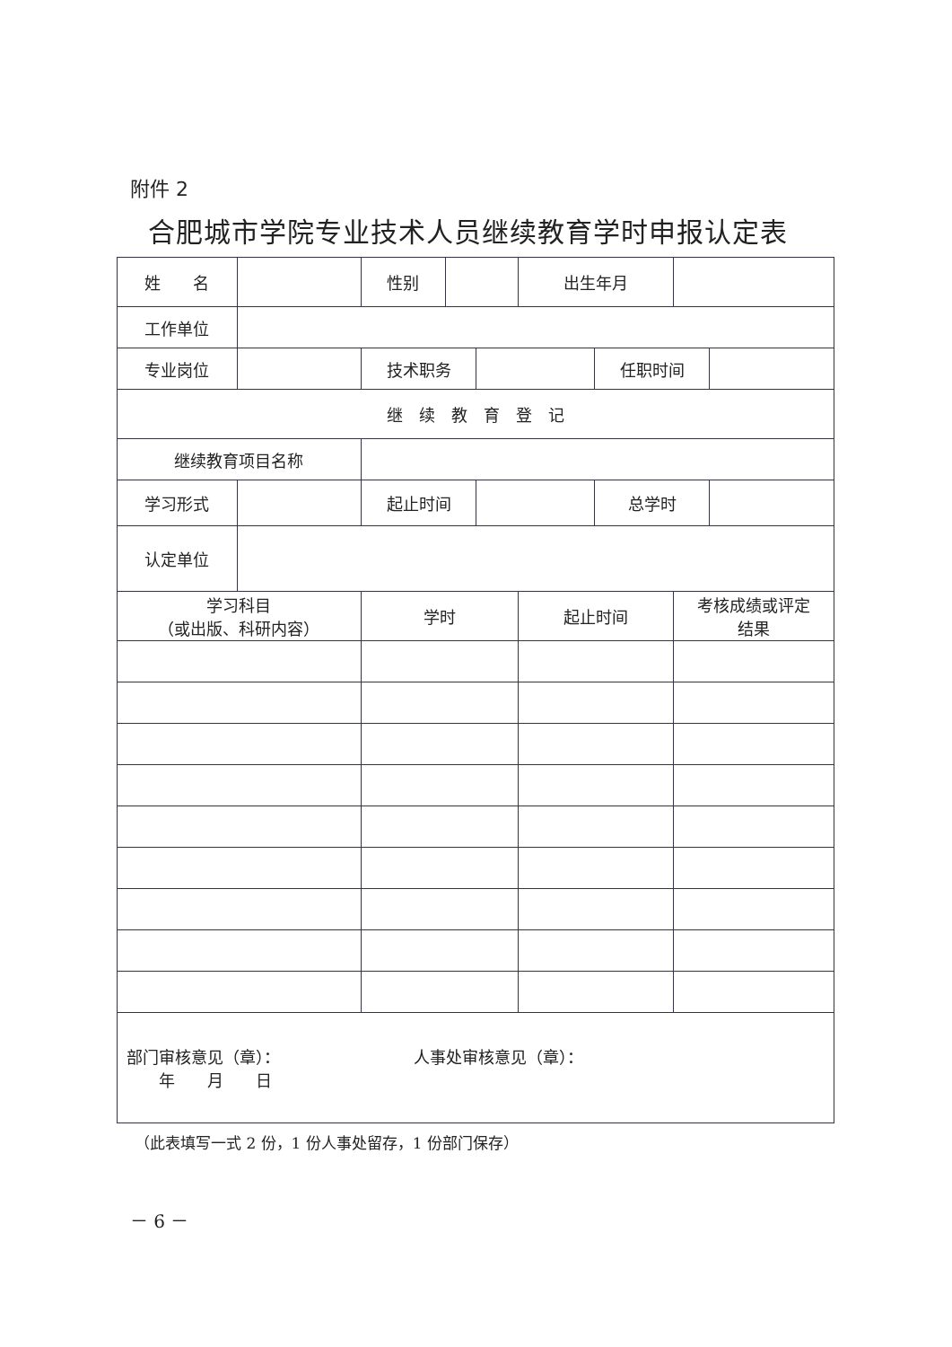附件 2
合肥城市学院专业技术人员继续教育学时申报认定表
| 姓 名 | | 性别 | | | 出生年月 | | | |
| 工作单位 | | | | | | | | |
| 专业岗位 | | 技术职务 | | | | 任职时间 | | |
| 继 续 教 育 登 记 | | | | | | | | |
| 继续教育项目名称 | | | | | | | | |
| 学习形式 | | 起止时间 | | | | 总学时 | | |
| 认定单位 | | | | | | | | |
| 学习科目 （或出版、科研内容） | | 学时 | | | 起止时间 | | 考核成绩或评定 结果 | |
| 部门审核意见（章）： 年 月 日 人事处审核意见（章）： | | | | | | | | |
（此表填写一式 2 份，1 份人事处留存，1 份部门保存）
－ 6 －